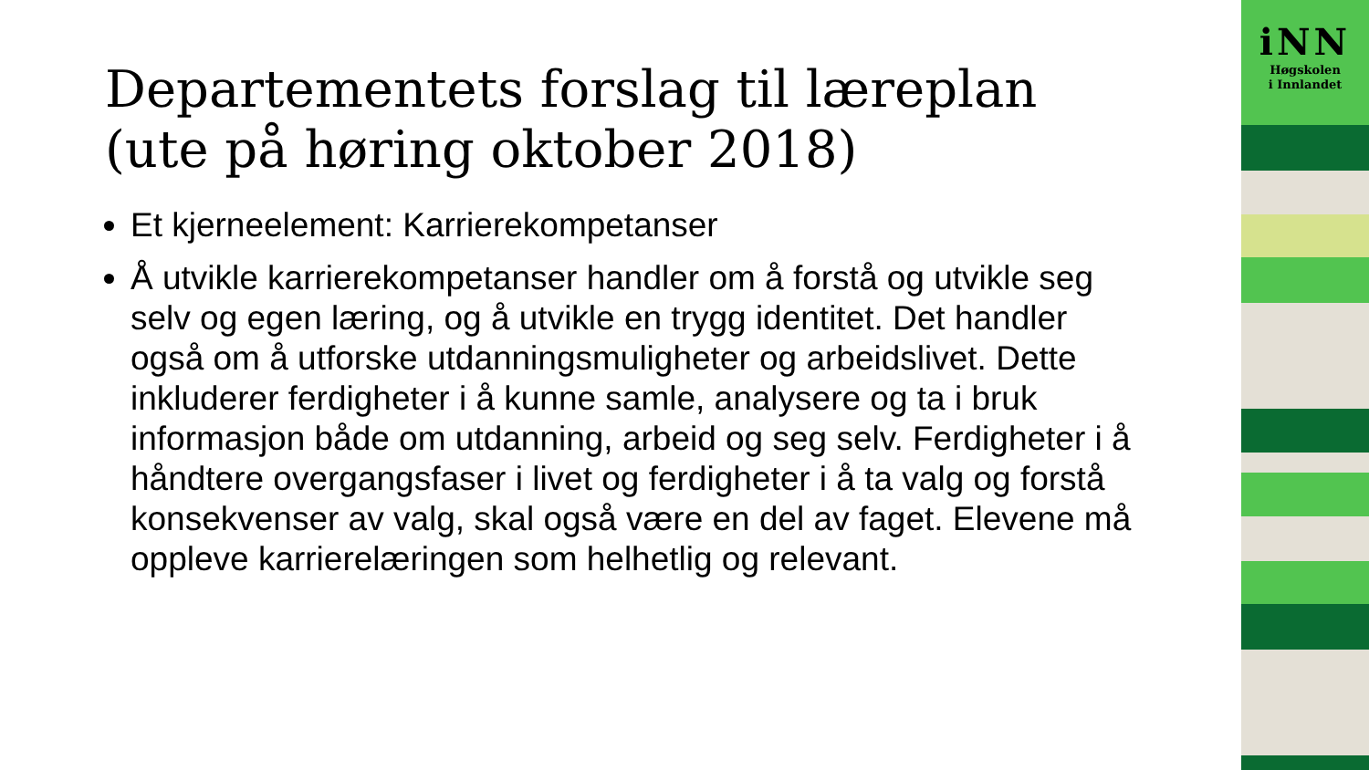Departementets forslag til læreplan (ute på høring oktober 2018)
Et kjerneelement: Karrierekompetanser
Å utvikle karrierekompetanser handler om å forstå og utvikle seg selv og egen læring, og å utvikle en trygg identitet. Det handler også om å utforske utdanningsmuligheter og arbeidslivet. Dette inkluderer ferdigheter i å kunne samle, analysere og ta i bruk informasjon både om utdanning, arbeid og seg selv. Ferdigheter i å håndtere overgangsfaser i livet og ferdigheter i å ta valg og forstå konsekvenser av valg, skal også være en del av faget. Elevene må oppleve karrierelæringen som helhetlig og relevant.
iNN
Høgskolen
i Innlandet